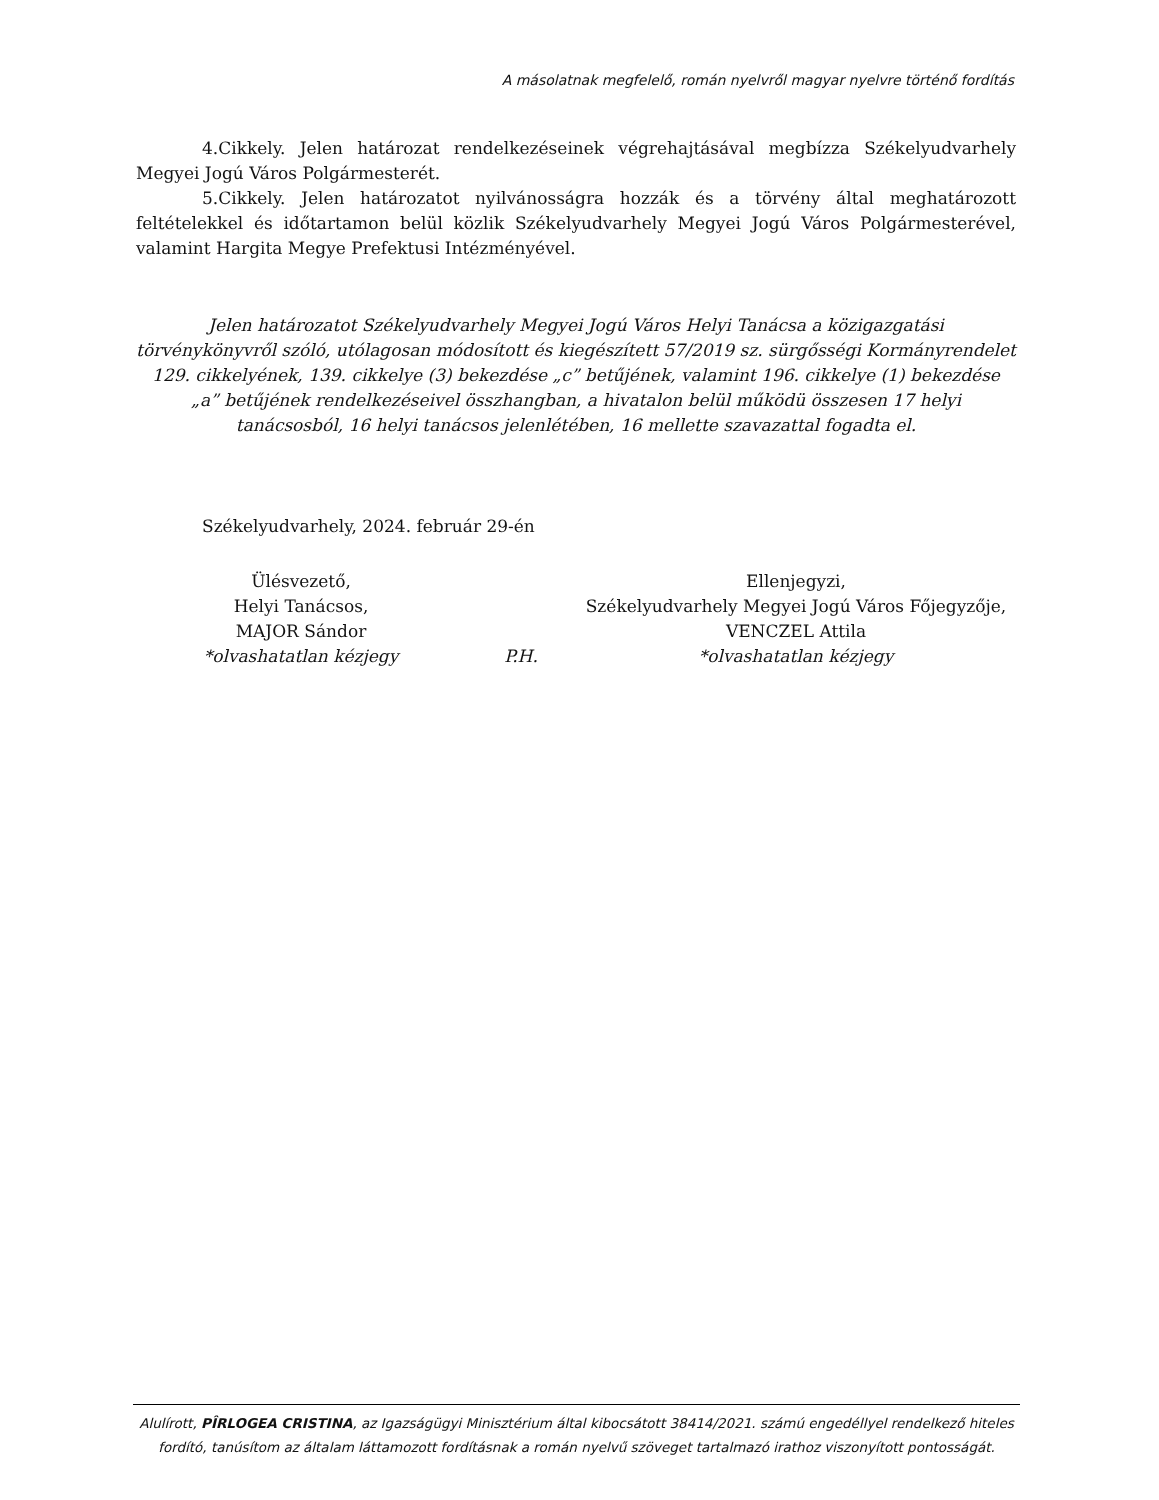A másolatnak megfelelő, román nyelvről magyar nyelvre történő fordítás
4.Cikkely. Jelen határozat rendelkezéseinek végrehajtásával megbízza Székelyudvarhely Megyei Jogú Város Polgármesterét.
5.Cikkely. Jelen határozatot nyilvánosságra hozzák és a törvény által meghatározott feltételekkel és időtartamon belül közlik Székelyudvarhely Megyei Jogú Város Polgármesterével, valamint Hargita Megye Prefektusi Intézményével.
Jelen határozatot Székelyudvarhely Megyei Jogú Város Helyi Tanácsa a közigazgatási törvénykönyvről szóló, utólagosan módosított és kiegészített 57/2019 sz. sürgősségi Kormányrendelet 129. cikkelyének, 139. cikkelye (3) bekezdése „c” betűjének, valamint 196. cikkelye (1) bekezdése „a” betűjének rendelkezéseivel összhangban, a hivatalon belül működü összesen 17 helyi tanácsosból, 16 helyi tanácsos jelenlétében, 16 mellette szavazattal fogadta el.
Székelyudvarhely, 2024. február 29-én
Ülésvezető,
Helyi Tanácsos,
MAJOR Sándor
*olvashatatlan kézjegy
P.H.
Ellenjegyzi,
Székelyudvarhely Megyei Jogú Város Főjegyzője,
VENCZEL Attila
*olvashatatlan kézjegy
Alulírott, PÎRLOGEA CRISTINA, az Igazságügyi Minisztérium által kibocsátott 38414/2021. számú engedéllyel rendelkező hiteles fordító, tanúsítom az általam láttamozott fordításnak a román nyelvű szöveget tartalmazó irathoz viszonyított pontosságát.